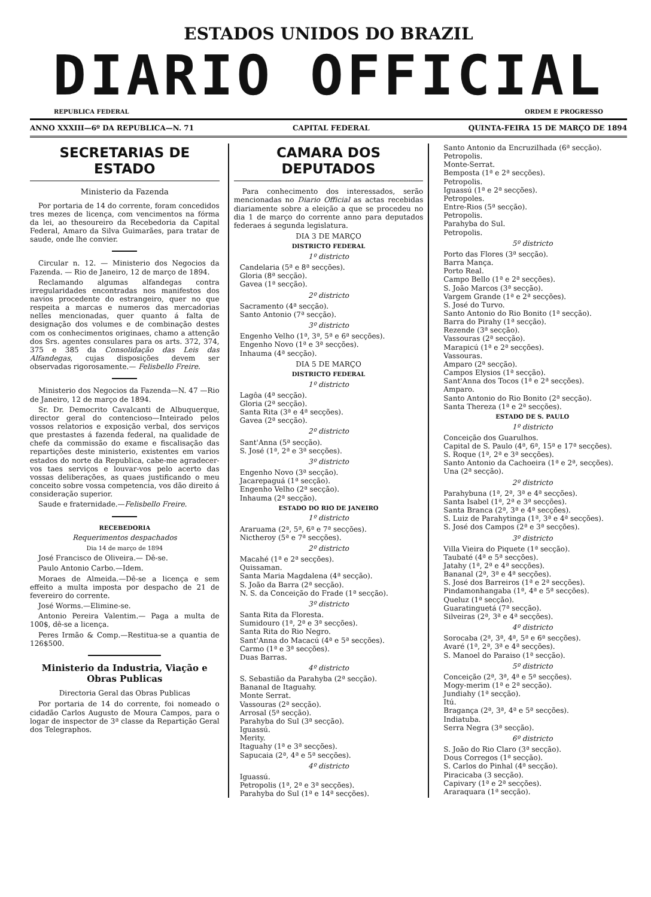ESTADOS UNIDOS DO BRAZIL
DIARIO OFFICIAL
REPUBLICA FEDERAL ORDEM E PROGRESSO
ANNO XXXIII—6º DA REPUBLICA—N. 71 CAPITAL FEDERAL QUINTA-FEIRA 15 DE MARÇO DE 1894
SECRETARIAS DE ESTADO
Ministerio da Fazenda
Por portaria de 14 do corrente, foram concedidos tres mezes de licença, com vencimentos na fórma da lei, ao thesoureiro da Recebedoria da Capital Federal, Amaro da Silva Guimarães, para tratar de saude, onde lhe convier.
Circular n. 12. — Ministerio dos Negocios da Fazenda. — Rio de Janeiro, 12 de março de 1894.
Reclamando algumas alfandegas contra irregularidades encontradas nos manifestos dos navios procedente do estrangeiro, quer no que respeita a marcas e numeros das mercadorias nelles mencionadas, quer quanto á falta de designação dos volumes e de combinação destes com os conhecimentos originaes, chamo a attenção dos Srs. agentes consulares para os arts. 372, 374, 375 e 385 da Consolidação das Leis das Alfandegas, cujas disposições devem ser observadas rigorosamente.— Felisbello Freire.
Ministerio dos Negocios da Fazenda—N. 47 —Rio de Janeiro, 12 de março de 1894.
Sr. Dr. Democrito Cavalcanti de Albuquerque, director geral do contencioso—Inteirado pelos vossos relatorios e exposição verbal, dos serviços que prestastes á fazenda federal, na qualidade de chefe da commissão do exame e fiscalisação das repartições deste ministerio, existentes em varios estados do norte da Republica, cabe-me agradecer-vos taes serviços e louvar-vos pelo acerto das vossas deliberações, as quaes justificando o meu conceito sobre vossa competencia, vos dão direito á consideração superior.
Saude e fraternidade.—Felisbello Freire.
RECEBEDORIA
Requerimentos despachados
Dia 14 de março de 1894
José Francisco de Oliveira.— Dê-se.
Paulo Antonio Carbo.—Idem.
Moraes de Almeida.—Dê-se a licença e sem effeito a multa imposta por despacho de 21 de fevereiro do corrente.
José Worms.—Elimine-se.
Antonio Pereira Valentim.— Paga a multa de 100$, dê-se a licença.
Peres Irmão & Comp.—Restitua-se a quantia de 126$500.
Ministerio da Industria, Viação e Obras Publicas
Directoria Geral das Obras Publicas
Por portaria de 14 do corrente, foi nomeado o cidadão Carlos Augusto de Moura Campos, para o logar de inspector de 3ª classe da Repartição Geral dos Telegraphos.
CAMARA DOS DEPUTADOS
Para conhecimento dos interessados, serão mencionadas no Diario Official as actas recebidas diariamente sobre a eleição a que se procedeu no dia 1 de março do corrente anno para deputados federaes á segunda legislatura.
DIA 3 DE MARÇO
DISTRICTO FEDERAL
1º districto
Candelaria (5ª e 8ª secções).
Gloria (8ª secção).
Gavea (1ª secção).
2º districto
Sacramento (4ª secção).
Santo Antonio (7ª secção).
3º districto
Engenho Velho (1ª, 3ª, 5ª e 6ª secções).
Engenho Novo (1ª e 3ª secções).
Inhauma (4ª secção).
DIA 5 DE MARÇO
DISTRICTO FEDERAL
1º districto
Lagôa (4ª secção).
Gloria (2ª secção).
Santa Rita (3ª e 4ª secções).
Gavea (2ª secção).
2º districto
Sant'Anna (5ª secção).
S. José (1ª, 2ª e 3ª secções).
3º districto
Engenho Novo (3ª secção).
Jacarepaguá (1ª secção).
Engenho Velho (2ª secção).
Inhauma (2ª secção).
ESTADO DO RIO DE JANEIRO
1º districto
Araruama (2ª, 5ª, 6ª e 7ª secções).
Nictheroy (5ª e 7ª secções).
2º districto
Macahé (1ª e 2ª secções).
Quissaman.
Santa Maria Magdalena (4ª secção).
S. João da Barra (2ª secção).
N. S. da Conceição do Frade (1ª secção).
3º districto
Santa Rita da Floresta.
Sumidouro (1ª, 2ª e 3ª secções).
Santa Rita do Rio Negro.
Sant'Anna do Macacú (4ª e 5ª secções).
Carmo (1ª e 3ª secções).
Duas Barras.
4º districto
S. Sebastião da Parahyba (2ª secção).
Bananal de Itaguahy.
Monte Serrat.
Vassouras (2ª secção).
Arrosal (5ª secção).
Parahyba do Sul (3ª secção).
Iguassú.
Merity.
Itaguahy (1ª e 3ª secções).
Sapucaia (2ª, 4ª e 5ª secções).
4º districto
Iguassú.
Petropolis (1ª, 2ª e 3ª secções).
Parahyba do Sul (1ª e 14ª secções).
Santo Antonio da Encruzilhada (6ª secção).
Petropolis.
Monte-Serrat.
Bemposta (1ª e 2ª secções).
Petropolis.
Iguassú (1ª e 2ª secções).
Petropoles.
Entre-Rios (5ª secção).
Petropolis.
Parahyba do Sul.
Petropolis.
5º districto
Porto das Flores (3ª secção).
Barra Mança.
Porto Real.
Campo Bello (1ª e 2ª secções).
S. João Marcos (3ª secção).
Vargem Grande (1ª e 2ª secções).
S. José do Turvo.
Santo Antonio do Rio Bonito (1ª secção).
Barra do Pirahy (1ª secção).
Rezende (3ª secção).
Vassouras (2ª secção).
Marapicú (1ª e 2ª secções).
Vassouras.
Amparo (2ª secção).
Campos Elysios (1ª secção).
Sant'Anna dos Tocos (1ª e 2ª secções).
Amparo.
Santo Antonio do Rio Bonito (2ª secção).
Santa Thereza (1ª e 2ª secções).
ESTADO DE S. PAULO
1º districto
Conceição dos Guarulhos.
Capital de S. Paulo (4ª, 6ª, 15ª e 17ª secções).
S. Roque (1ª, 2ª e 3ª secções).
Santo Antonio da Cachoeira (1ª e 2ª, secções).
Una (2ª secção).
2º districto
Parahybuna (1ª, 2ª, 3ª e 4ª secções).
Santa Isabel (1ª, 2ª e 3ª secções).
Santa Branca (2ª, 3ª e 4ª secções).
S. Luiz de Parahytinga (1ª, 3ª e 4ª secções).
S. José dos Campos (2ª e 3ª secções).
3º districto
Villa Vieira do Piquete (1ª secção).
Taubaté (4ª e 5ª secções).
Jatahy (1ª, 2ª e 4ª secções).
Bananal (2ª, 3ª e 4ª secções).
S. José dos Barreiros (1ª e 2ª secções).
Pindamonhangaba (1ª, 4ª e 5ª secções).
Queluz (1ª secção).
Guaratinguetá (7ª secção).
Silveiras (2ª, 3ª e 4ª secções).
4º districto
Sorocaba (2ª, 3ª, 4ª, 5ª e 6ª secções).
Avaré (1ª, 2ª, 3ª e 4ª secções).
S. Manoel do Paraiso (1ª secção).
5º districto
Conceição (2ª, 3ª, 4ª e 5ª secções).
Mogy-merim (1ª e 2ª secção).
Jundiahy (1ª secção).
Itú.
Bragança (2ª, 3ª, 4ª e 5ª secções).
Indiatuba.
Serra Negra (3ª secção).
6º districto
S. João do Rio Claro (3ª secção).
Dous Corregos (1ª secção).
S. Carlos do Pinhal (4ª secção).
Piracicaba (3 secção).
Capivary (1ª e 2ª secções).
Araraquara (1ª secção).